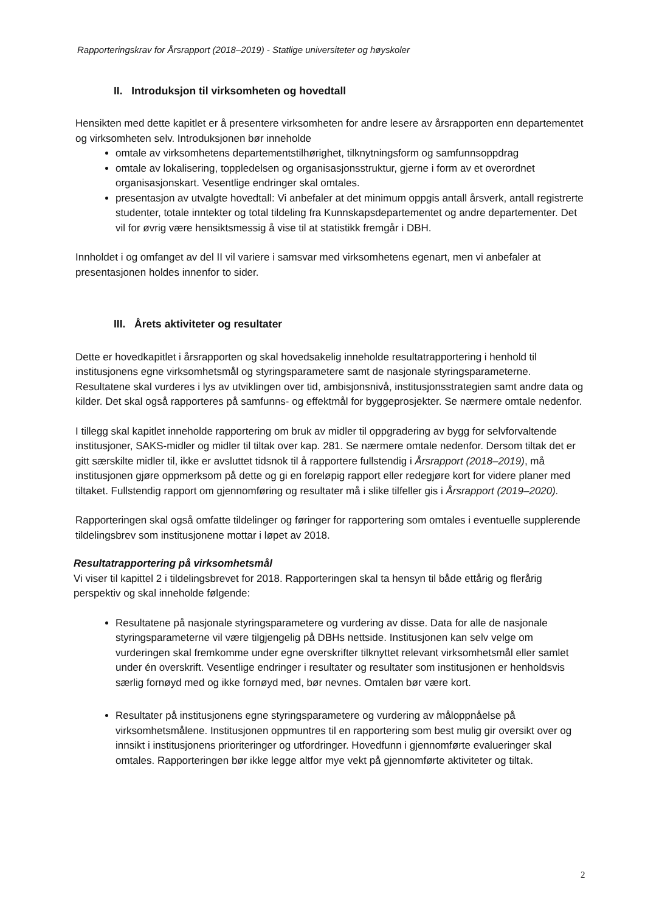Rapporteringskrav for Årsrapport (2018–2019) - Statlige universiteter og høyskoler
II. Introduksjon til virksomheten og hovedtall
Hensikten med dette kapitlet er å presentere virksomheten for andre lesere av årsrapporten enn departementet og virksomheten selv. Introduksjonen bør inneholde
omtale av virksomhetens departementstilhørighet, tilknytningsform og samfunnsoppdrag
omtale av lokalisering, toppledelsen og organisasjonsstruktur, gjerne i form av et overordnet organisasjonskart. Vesentlige endringer skal omtales.
presentasjon av utvalgte hovedtall: Vi anbefaler at det minimum oppgis antall årsverk, antall registrerte studenter, totale inntekter og total tildeling fra Kunnskapsdepartementet og andre departementer. Det vil for øvrig være hensiktsmessig å vise til at statistikk fremgår i DBH.
Innholdet i og omfanget av del II vil variere i samsvar med virksomhetens egenart, men vi anbefaler at presentasjonen holdes innenfor to sider.
III. Årets aktiviteter og resultater
Dette er hovedkapitlet i årsrapporten og skal hovedsakelig inneholde resultatrapportering i henhold til institusjonens egne virksomhetsmål og styringsparametere samt de nasjonale styringsparameterne. Resultatene skal vurderes i lys av utviklingen over tid, ambisjonsnivå, institusjonsstrategien samt andre data og kilder. Det skal også rapporteres på samfunns- og effektmål for byggeprosjekter. Se nærmere omtale nedenfor.
I tillegg skal kapitlet inneholde rapportering om bruk av midler til oppgradering av bygg for selvforvaltende institusjoner, SAKS-midler og midler til tiltak over kap. 281. Se nærmere omtale nedenfor. Dersom tiltak det er gitt særskilte midler til, ikke er avsluttet tidsnok til å rapportere fullstendig i Årsrapport (2018–2019), må institusjonen gjøre oppmerksom på dette og gi en foreløpig rapport eller redegjøre kort for videre planer med tiltaket. Fullstendig rapport om gjennomføring og resultater må i slike tilfeller gis i Årsrapport (2019–2020).
Rapporteringen skal også omfatte tildelinger og føringer for rapportering som omtales i eventuelle supplerende tildelingsbrev som institusjonene mottar i løpet av 2018.
Resultatrapportering på virksomhetsmål
Vi viser til kapittel 2 i tildelingsbrevet for 2018. Rapporteringen skal ta hensyn til både ettårig og flerårig perspektiv og skal inneholde følgende:
Resultatene på nasjonale styringsparametere og vurdering av disse. Data for alle de nasjonale styringsparameterne vil være tilgjengelig på DBHs nettside. Institusjonen kan selv velge om vurderingen skal fremkomme under egne overskrifter tilknyttet relevant virksomhetsmål eller samlet under én overskrift. Vesentlige endringer i resultater og resultater som institusjonen er henholdsvis særlig fornøyd med og ikke fornøyd med, bør nevnes. Omtalen bør være kort.
Resultater på institusjonens egne styringsparametere og vurdering av måloppnåelse på virksomhetsmålene. Institusjonen oppmuntres til en rapportering som best mulig gir oversikt over og innsikt i institusjonens prioriteringer og utfordringer. Hovedfunn i gjennomførte evalueringer skal omtales. Rapporteringen bør ikke legge altfor mye vekt på gjennomførte aktiviteter og tiltak.
2